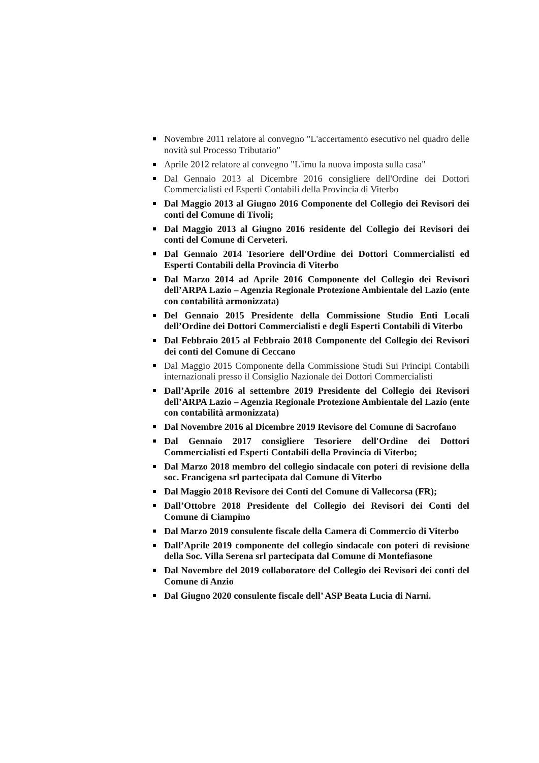Novembre 2011 relatore al convegno "L'accertamento esecutivo nel quadro delle novità sul Processo Tributario"
Aprile 2012 relatore al convegno "L'imu la nuova imposta sulla casa"
Dal Gennaio 2013 al Dicembre 2016 consigliere dell'Ordine dei Dottori Commercialisti ed Esperti Contabili della Provincia di Viterbo
Dal Maggio 2013 al Giugno 2016 Componente del Collegio dei Revisori dei conti del Comune di Tivoli;
Dal Maggio 2013 al Giugno 2016 residente del Collegio dei Revisori dei conti del Comune di Cerveteri.
Dal Gennaio 2014 Tesoriere dell'Ordine dei Dottori Commercialisti ed Esperti Contabili della Provincia di Viterbo
Dal Marzo 2014 ad Aprile 2016 Componente del Collegio dei Revisori dell’ARPA Lazio – Agenzia Regionale Protezione Ambientale del Lazio (ente con contabilità armonizzata)
Del Gennaio 2015 Presidente della Commissione Studio Enti Locali dell’Ordine dei Dottori Commercialisti e degli Esperti Contabili di Viterbo
Dal Febbraio 2015 al Febbraio 2018 Componente del Collegio dei Revisori dei conti del Comune di Ceccano
Dal Maggio 2015 Componente della Commissione Studi Sui Principi Contabili internazionali presso il Consiglio Nazionale dei Dottori Commercialisti
Dall’Aprile 2016 al settembre 2019 Presidente del Collegio dei Revisori dell’ARPA Lazio – Agenzia Regionale Protezione Ambientale del Lazio (ente con contabilità armonizzata)
Dal Novembre 2016 al Dicembre 2019 Revisore del Comune di Sacrofano
Dal Gennaio 2017 consigliere Tesoriere dell'Ordine dei Dottori Commercialisti ed Esperti Contabili della Provincia di Viterbo;
Dal Marzo 2018 membro del collegio sindacale con poteri di revisione della soc. Francigena srl partecipata dal Comune di Viterbo
Dal Maggio 2018 Revisore dei Conti del Comune di Vallecorsa (FR);
Dall’Ottobre 2018 Presidente del Collegio dei Revisori dei Conti del Comune di Ciampino
Dal Marzo 2019 consulente fiscale della Camera di Commercio di Viterbo
Dall’Aprile 2019 componente del collegio sindacale con poteri di revisione della Soc. Villa Serena srl partecipata dal Comune di Montefiasone
Dal Novembre del 2019 collaboratore del Collegio dei Revisori dei conti del Comune di Anzio
Dal Giugno 2020 consulente fiscale dell’ ASP Beata Lucia di Narni.